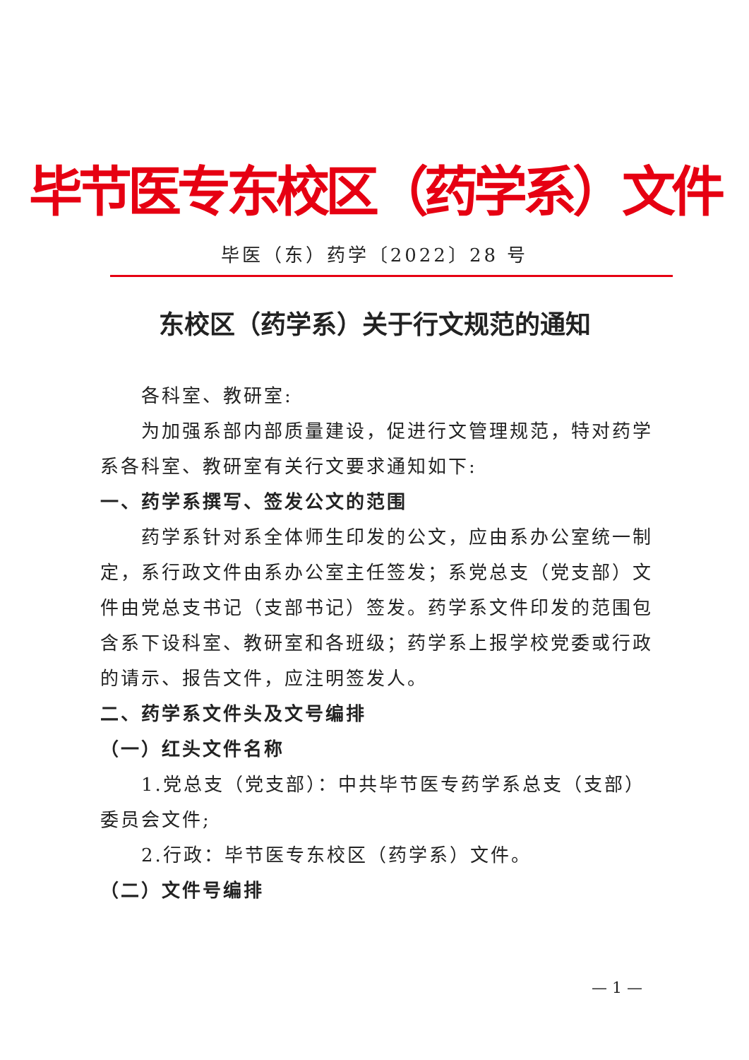毕节医专东校区（药学系）文件
毕医（东）药学〔2022〕28 号
东校区（药学系）关于行文规范的通知
各科室、教研室:
为加强系部内部质量建设，促进行文管理规范，特对药学系各科室、教研室有关行文要求通知如下:
一、药学系撰写、签发公文的范围
药学系针对系全体师生印发的公文，应由系办公室统一制定，系行政文件由系办公室主任签发；系党总支（党支部）文件由党总支书记（支部书记）签发。药学系文件印发的范围包含系下设科室、教研室和各班级；药学系上报学校党委或行政的请示、报告文件，应注明签发人。
二、药学系文件头及文号编排
（一）红头文件名称
1.党总支（党支部）：中共毕节医专药学系总支（支部）委员会文件;
2.行政：毕节医专东校区（药学系）文件。
（二）文件号编排
— 1 —